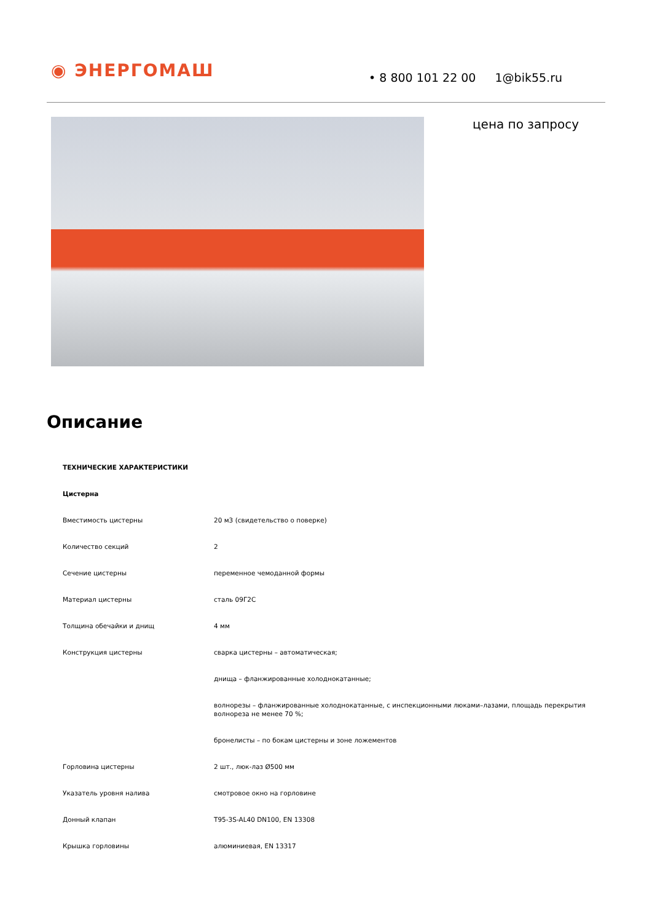◉ ЭНЕРГОМАШ
• 8 800 101 22 00 1@bik55.ru
цена по запросу
Описание
| ТЕХНИЧЕСКИЕ ХАРАКТЕРИСТИКИ | |
| Цистерна | |
| Вместимость цистерны | 20 м3 (свидетельство о поверке) |
| Количество секций | 2 |
| Сечение цистерны | переменное чемоданной формы |
| Материал цистерны | сталь 09Г2С |
| Толщина обечайки и днищ | 4 мм |
| Конструкция цистерны | сварка цистерны – автоматическая; |
| | днища – фланжированные холоднокатанные; |
| | волнорезы – фланжированные холоднокатанные, с инспекционными люками–лазами, площадь перекрытия волнореза не менее 70 %; |
| | бронелисты – по бокам цистерны и зоне ложементов |
| Горловина цистерны | 2 шт., люк-лаз Ø500 мм |
| Указатель уровня налива | смотровое окно на горловине |
| Донный клапан | T95-3S-AL40 DN100, EN 13308 |
| Крышка горловины | алюминиевая, EN 13317 |